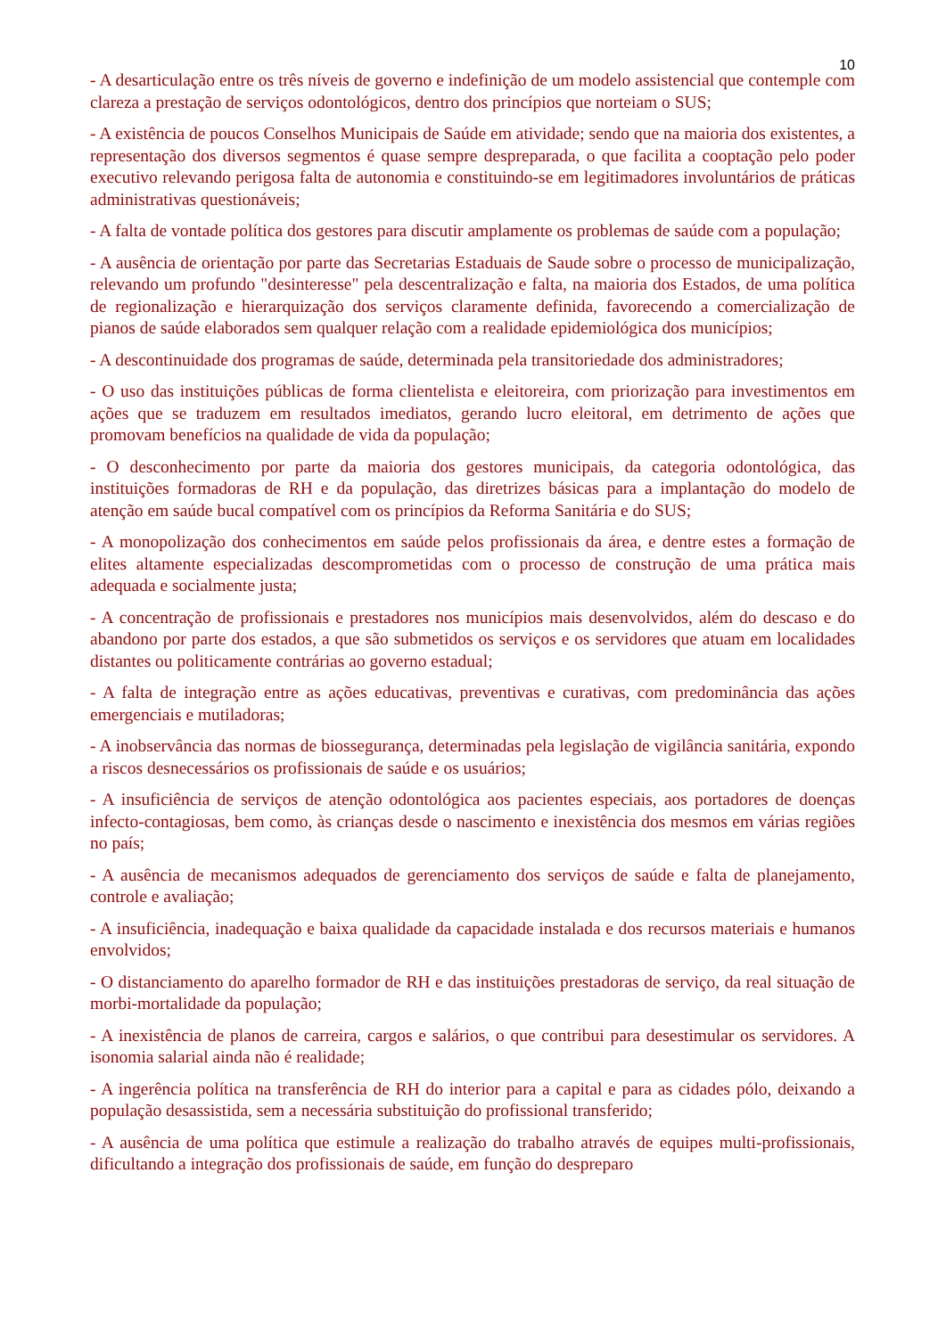10
- A desarticulação entre os três níveis de governo e indefinição de um modelo assistencial que contemple com clareza a prestação de serviços odontológicos, dentro dos princípios que norteiam o SUS;
- A existência de poucos Conselhos Municipais de Saúde em atividade; sendo que na maioria dos existentes, a representação dos diversos segmentos é quase sempre despreparada, o que facilita a cooptação pelo poder executivo relevando perigosa falta de autonomia e constituindo-se em legitimadores involuntários de práticas administrativas questionáveis;
- A falta de vontade política dos gestores para discutir amplamente os problemas de saúde com a população;
- A ausência de orientação por parte das Secretarias Estaduais de Saude sobre o processo de municipalização, relevando um profundo "desinteresse" pela descentralização e falta, na maioria dos Estados, de uma política de regionalização e hierarquização dos serviços claramente definida, favorecendo a comercialização de pianos de saúde elaborados sem qualquer relação com a realidade epidemiológica dos municípios;
- A descontinuidade dos programas de saúde, determinada pela transitoriedade dos administradores;
- O uso das instituições públicas de forma clientelista e eleitoreira, com priorização para investimentos em ações que se traduzem em resultados imediatos, gerando lucro eleitoral, em detrimento de ações que promovam benefícios na qualidade de vida da população;
- O desconhecimento por parte da maioria dos gestores municipais, da categoria odontológica, das instituições formadoras de RH e da população, das diretrizes básicas para a implantação do modelo de atenção em saúde bucal compatível com os princípios da Reforma Sanitária e do SUS;
- A monopolização dos conhecimentos em saúde pelos profissionais da área, e dentre estes a formação de elites altamente especializadas descomprometidas com o processo de construção de uma prática mais adequada e socialmente justa;
- A concentração de profissionais e prestadores nos municípios mais desenvolvidos, além do descaso e do abandono por parte dos estados, a que são submetidos os serviços e os servidores que atuam em localidades distantes ou politicamente contrárias ao governo estadual;
- A falta de integração entre as ações educativas, preventivas e curativas, com predominância das ações emergenciais e mutiladoras;
- A inobservância das normas de biossegurança, determinadas pela legislação de vigilância sanitária, expondo a riscos desnecessários os profissionais de saúde e os usuários;
- A insuficiência de serviços de atenção odontológica aos pacientes especiais, aos portadores de doenças infecto-contagiosas, bem como, às crianças desde o nascimento e inexistência dos mesmos em várias regiões no país;
- A ausência de mecanismos adequados de gerenciamento dos serviços de saúde e falta de planejamento, controle e avaliação;
- A insuficiência, inadequação e baixa qualidade da capacidade instalada e dos recursos materiais e humanos envolvidos;
- O distanciamento do aparelho formador de RH e das instituições prestadoras de serviço, da real situação de morbi-mortalidade da população;
- A inexistência de planos de carreira, cargos e salários, o que contribui para desestimular os servidores. A isonomia salarial ainda não é realidade;
- A ingerência política na transferência de RH do interior para a capital e para as cidades pólo, deixando a população desassistida, sem a necessária substituição do profissional transferido;
- A ausência de uma política que estimule a realização do trabalho através de equipes multi-profissionais, dificultando a integração dos profissionais de saúde, em função do despreparo